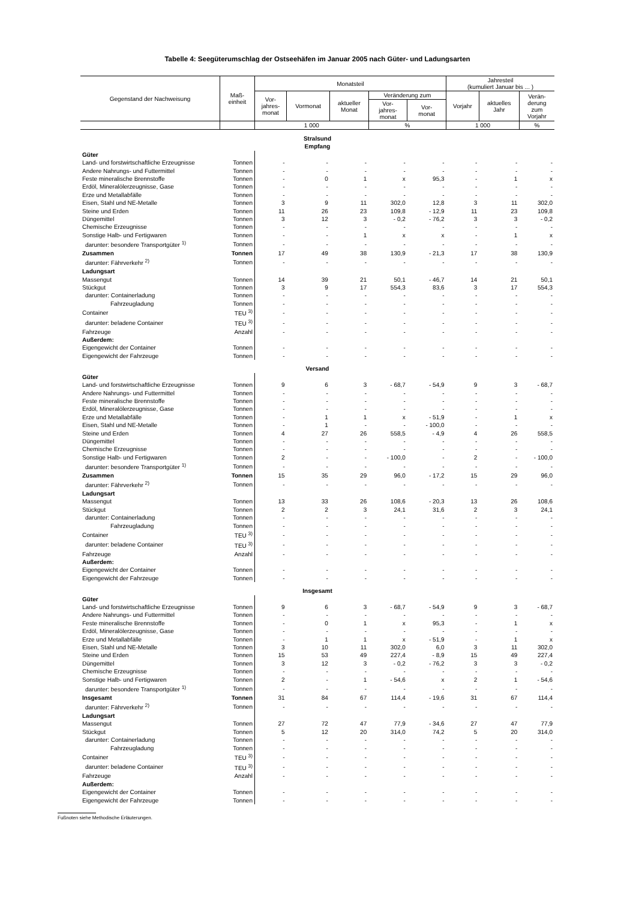Tabelle 4: Seegüterumschlag der Ostseehäfen im Januar 2005 nach Güter- und Ladungsarten
| Gegenstand der Nachweisung | Maß- einheit | Monatsteil | | | | | Jahresteil (kumuliert Januar bis ... ) | | |
| --- | --- | --- | --- | --- | --- | --- | --- | --- | --- |
| | | Vor- jahres- monat | Vormonat | aktueller Monat | Veränderung zum | | Vorjahr | aktuelles Jahr | Verän- derung zum Vorjahr |
| | | | | | Vor- jahres- monat | Vor- monat | | | |
| | | 1 000 | | | % | | 1 000 | | % |
| Stralsund Empfang | | | | | | | | | |
| Güter | | | | | | | | | |
| Land- und forstwirtschaftliche Erzeugnisse | Tonnen | - | - | - | - | - | - | - | - |
| Andere Nahrungs- und Futtermittel | Tonnen | - | - | - | - | - | - | - | - |
| Feste mineralische Brennstoffe | Tonnen | - | 0 | 1 | x | 95,3 | - | 1 | x |
| Erdöl, Mineralölerzeugnisse, Gase | Tonnen | - | - | - | - | - | - | - | - |
| Erze und Metallabfälle | Tonnen | - | - | - | - | - | - | - | - |
| Eisen, Stahl und NE-Metalle | Tonnen | 3 | 9 | 11 | 302,0 | 12,8 | 3 | 11 | 302,0 |
| Steine und Erden | Tonnen | 11 | 26 | 23 | 109,8 | - 12,9 | 11 | 23 | 109,8 |
| Düngemittel | Tonnen | 3 | 12 | 3 | - 0,2 | - 76,2 | 3 | 3 | - 0,2 |
| Chemische Erzeugnisse | Tonnen | - | - | - | - | - | - | - | - |
| Sonstige Halb- und Fertigwaren | Tonnen | - | - | 1 | x | x | - | 1 | x |
| darunter: besondere Transportgüter <sup>1)</sup> | Tonnen | - | - | - | - | - | - | - | - |
| Zusammen | Tonnen | 17 | 49 | 38 | 130,9 | - 21,3 | 17 | 38 | 130,9 |
| darunter: Fährverkehr <sup>2)</sup> | Tonnen | - | - | - | - | - | - | - | - |
| Ladungsart | | | | | | | | | |
| Massengut | Tonnen | 14 | 39 | 21 | 50,1 | - 46,7 | 14 | 21 | 50,1 |
| Stückgut | Tonnen | 3 | 9 | 17 | 554,3 | 83,6 | 3 | 17 | 554,3 |
| darunter: Containerladung | Tonnen | - | - | - | - | - | - | - | - |
| Fahrzeugladung | Tonnen | - | - | - | - | - | - | - | - |
| Container | TEU <sup>3)</sup> | - | - | - | - | - | - | - | - |
| darunter: beladene Container | TEU <sup>3)</sup> | - | - | - | - | - | - | - | - |
| Fahrzeuge | Anzahl | - | - | - | - | - | - | - | - |
| Außerdem: | | | | | | | | | |
| Eigengewicht der Container | Tonnen | - | - | - | - | - | - | - | - |
| Eigengewicht der Fahrzeuge | Tonnen | - | - | - | - | - | - | - | - |
| Versand | | | | | | | | | |
| Güter | | | | | | | | | |
| Land- und forstwirtschaftliche Erzeugnisse | Tonnen | 9 | 6 | 3 | - 68,7 | - 54,9 | 9 | 3 | - 68,7 |
| Andere Nahrungs- und Futtermittel | Tonnen | - | - | - | - | - | - | - | - |
| Feste mineralische Brennstoffe | Tonnen | - | - | - | - | - | - | - | - |
| Erdöl, Mineralölerzeugnisse, Gase | Tonnen | - | - | - | - | - | - | - | - |
| Erze und Metallabfälle | Tonnen | - | 1 | 1 | x | - 51,9 | - | 1 | x |
| Eisen, Stahl und NE-Metalle | Tonnen | - | 1 | - | - | - 100,0 | - | - | - |
| Steine und Erden | Tonnen | 4 | 27 | 26 | 558,5 | - 4,9 | 4 | 26 | 558,5 |
| Düngemittel | Tonnen | - | - | - | - | - | - | - | - |
| Chemische Erzeugnisse | Tonnen | - | - | - | - | - | - | - | - |
| Sonstige Halb- und Fertigwaren | Tonnen | 2 | - | - | - 100,0 | - | 2 | - | - 100,0 |
| darunter: besondere Transportgüter <sup>1)</sup> | Tonnen | - | - | - | - | - | - | - | - |
| Zusammen | Tonnen | 15 | 35 | 29 | 96,0 | - 17,2 | 15 | 29 | 96,0 |
| darunter: Fährverkehr <sup>2)</sup> | Tonnen | - | - | - | - | - | - | - | - |
| Ladungsart | | | | | | | | | |
| Massengut | Tonnen | 13 | 33 | 26 | 108,6 | - 20,3 | 13 | 26 | 108,6 |
| Stückgut | Tonnen | 2 | 2 | 3 | 24,1 | 31,6 | 2 | 3 | 24,1 |
| darunter: Containerladung | Tonnen | - | - | - | - | - | - | - | - |
| Fahrzeugladung | Tonnen | - | - | - | - | - | - | - | - |
| Container | TEU <sup>3)</sup> | - | - | - | - | - | - | - | - |
| darunter: beladene Container | TEU <sup>3)</sup> | - | - | - | - | - | - | - | - |
| Fahrzeuge | Anzahl | - | - | - | - | - | - | - | - |
| Außerdem: | | | | | | | | | |
| Eigengewicht der Container | Tonnen | - | - | - | - | - | - | - | - |
| Eigengewicht der Fahrzeuge | Tonnen | - | - | - | - | - | - | - | - |
| Insgesamt | | | | | | | | | |
| Güter | | | | | | | | | |
| Land- und forstwirtschaftliche Erzeugnisse | Tonnen | 9 | 6 | 3 | - 68,7 | - 54,9 | 9 | 3 | - 68,7 |
| Andere Nahrungs- und Futtermittel | Tonnen | - | - | - | - | - | - | - | - |
| Feste mineralische Brennstoffe | Tonnen | - | 0 | 1 | x | 95,3 | - | 1 | x |
| Erdöl, Mineralölerzeugnisse, Gase | Tonnen | - | - | - | - | - | - | - | - |
| Erze und Metallabfälle | Tonnen | - | 1 | 1 | x | - 51,9 | - | 1 | x |
| Eisen, Stahl und NE-Metalle | Tonnen | 3 | 10 | 11 | 302,0 | 6,0 | 3 | 11 | 302,0 |
| Steine und Erden | Tonnen | 15 | 53 | 49 | 227,4 | - 8,9 | 15 | 49 | 227,4 |
| Düngemittel | Tonnen | 3 | 12 | 3 | - 0,2 | - 76,2 | 3 | 3 | - 0,2 |
| Chemische Erzeugnisse | Tonnen | - | - | - | - | - | - | - | - |
| Sonstige Halb- und Fertigwaren | Tonnen | 2 | - | 1 | - 54,6 | x | 2 | 1 | - 54,6 |
| darunter: besondere Transportgüter <sup>1)</sup> | Tonnen | - | - | - | - | - | - | - | - |
| Insgesamt | Tonnen | 31 | 84 | 67 | 114,4 | - 19,6 | 31 | 67 | 114,4 |
| darunter: Fährverkehr <sup>2)</sup> | Tonnen | - | - | - | - | - | - | - | - |
| Ladungsart | | | | | | | | | |
| Massengut | Tonnen | 27 | 72 | 47 | 77,9 | - 34,6 | 27 | 47 | 77,9 |
| Stückgut | Tonnen | 5 | 12 | 20 | 314,0 | 74,2 | 5 | 20 | 314,0 |
| darunter: Containerladung | Tonnen | - | - | - | - | - | - | - | - |
| Fahrzeugladung | Tonnen | - | - | - | - | - | - | - | - |
| Container | TEU <sup>3)</sup> | - | - | - | - | - | - | - | - |
| darunter: beladene Container | TEU <sup>3)</sup> | - | - | - | - | - | - | - | - |
| Fahrzeuge | Anzahl | - | - | - | - | - | - | - | - |
| Außerdem: | | | | | | | | | |
| Eigengewicht der Container | Tonnen | - | - | - | - | - | - | - | - |
| Eigengewicht der Fahrzeuge | Tonnen | - | - | - | - | - | - | - | - |
Fußnoten siehe Methodische Erläuterungen.